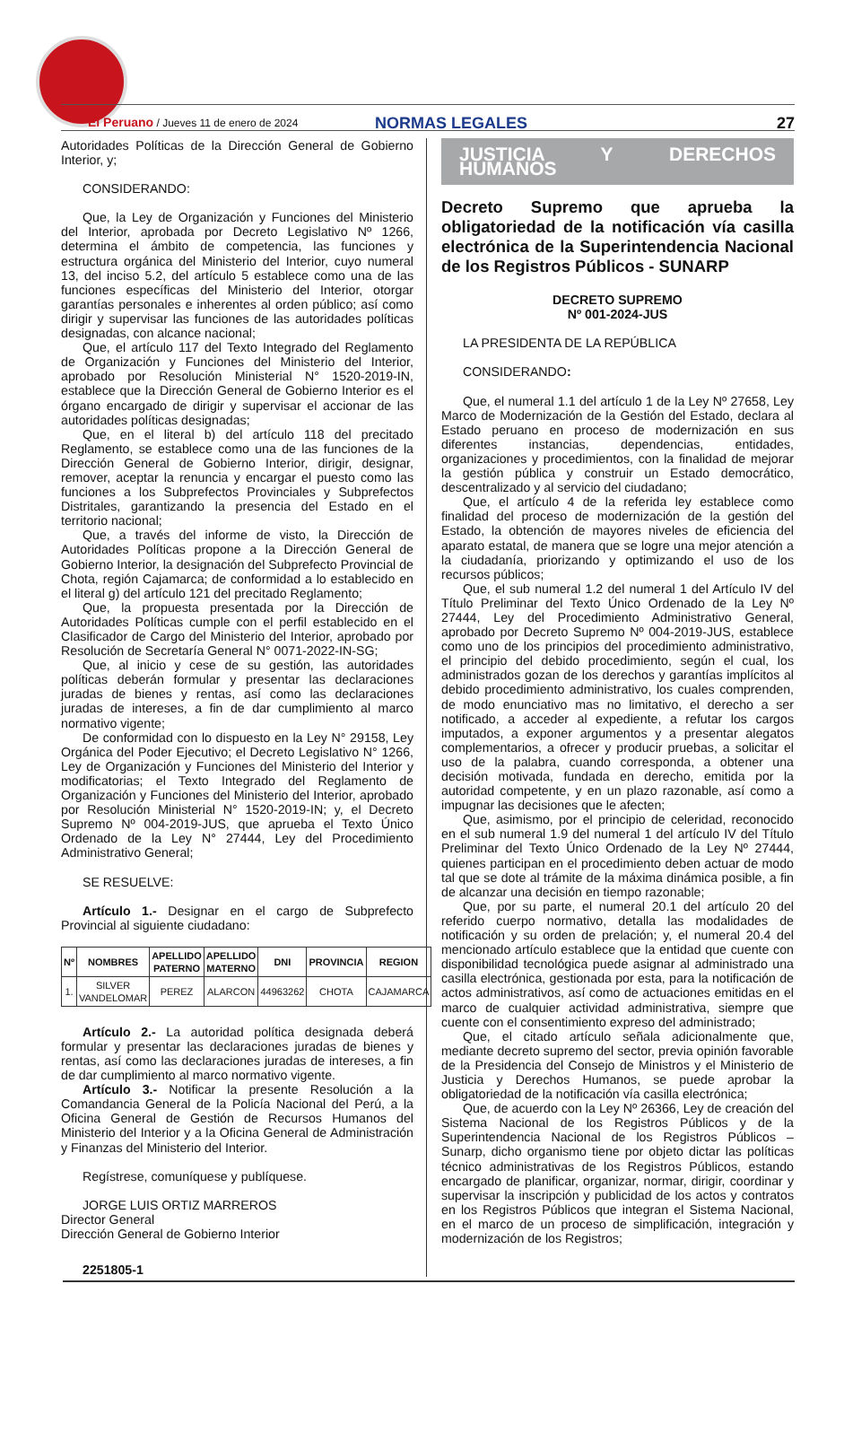El Peruano / Jueves 11 de enero de 2024
NORMAS LEGALES
27
Autoridades Políticas de la Dirección General de Gobierno Interior, y;
CONSIDERANDO:
Que, la Ley de Organización y Funciones del Ministerio del Interior, aprobada por Decreto Legislativo Nº 1266, determina el ámbito de competencia, las funciones y estructura orgánica del Ministerio del Interior, cuyo numeral 13, del inciso 5.2, del artículo 5 establece como una de las funciones específicas del Ministerio del Interior, otorgar garantías personales e inherentes al orden público; así como dirigir y supervisar las funciones de las autoridades políticas designadas, con alcance nacional;
Que, el artículo 117 del Texto Integrado del Reglamento de Organización y Funciones del Ministerio del Interior, aprobado por Resolución Ministerial N° 1520-2019-IN, establece que la Dirección General de Gobierno Interior es el órgano encargado de dirigir y supervisar el accionar de las autoridades políticas designadas;
Que, en el literal b) del artículo 118 del precitado Reglamento, se establece como una de las funciones de la Dirección General de Gobierno Interior, dirigir, designar, remover, aceptar la renuncia y encargar el puesto como las funciones a los Subprefectos Provinciales y Subprefectos Distritales, garantizando la presencia del Estado en el territorio nacional;
Que, a través del informe de visto, la Dirección de Autoridades Políticas propone a la Dirección General de Gobierno Interior, la designación del Subprefecto Provincial de Chota, región Cajamarca; de conformidad a lo establecido en el literal g) del artículo 121 del precitado Reglamento;
Que, la propuesta presentada por la Dirección de Autoridades Políticas cumple con el perfil establecido en el Clasificador de Cargo del Ministerio del Interior, aprobado por Resolución de Secretaría General N° 0071-2022-IN-SG;
Que, al inicio y cese de su gestión, las autoridades políticas deberán formular y presentar las declaraciones juradas de bienes y rentas, así como las declaraciones juradas de intereses, a fin de dar cumplimiento al marco normativo vigente;
De conformidad con lo dispuesto en la Ley N° 29158, Ley Orgánica del Poder Ejecutivo; el Decreto Legislativo N° 1266, Ley de Organización y Funciones del Ministerio del Interior y modificatorias; el Texto Integrado del Reglamento de Organización y Funciones del Ministerio del Interior, aprobado por Resolución Ministerial N° 1520-2019-IN; y, el Decreto Supremo Nº 004-2019-JUS, que aprueba el Texto Único Ordenado de la Ley N° 27444, Ley del Procedimiento Administrativo General;
SE RESUELVE:
Artículo 1.- Designar en el cargo de Subprefecto Provincial al siguiente ciudadano:
| Nº | NOMBRES | APELLIDO PATERNO | APELLIDO MATERNO | DNI | PROVINCIA | REGION |
| --- | --- | --- | --- | --- | --- | --- |
| 1. | SILVER VANDELOMAR | PEREZ | ALARCON | 44963262 | CHOTA | CAJAMARCA |
Artículo 2.- La autoridad política designada deberá formular y presentar las declaraciones juradas de bienes y rentas, así como las declaraciones juradas de intereses, a fin de dar cumplimiento al marco normativo vigente.
Artículo 3.- Notificar la presente Resolución a la Comandancia General de la Policía Nacional del Perú, a la Oficina General de Gestión de Recursos Humanos del Ministerio del Interior y a la Oficina General de Administración y Finanzas del Ministerio del Interior.
Regístrese, comuníquese y publíquese.
JORGE LUIS ORTIZ MARREROS
Director General
Dirección General de Gobierno Interior
2251805-1
JUSTICIA Y DERECHOS HUMANOS
Decreto Supremo que aprueba la obligatoriedad de la notificación vía casilla electrónica de la Superintendencia Nacional de los Registros Públicos - SUNARP
DECRETO SUPREMO
Nº 001-2024-JUS
LA PRESIDENTA DE LA REPÚBLICA
CONSIDERANDO:
Que, el numeral 1.1 del artículo 1 de la Ley Nº 27658, Ley Marco de Modernización de la Gestión del Estado, declara al Estado peruano en proceso de modernización en sus diferentes instancias, dependencias, entidades, organizaciones y procedimientos, con la finalidad de mejorar la gestión pública y construir un Estado democrático, descentralizado y al servicio del ciudadano;
Que, el artículo 4 de la referida ley establece como finalidad del proceso de modernización de la gestión del Estado, la obtención de mayores niveles de eficiencia del aparato estatal, de manera que se logre una mejor atención a la ciudadanía, priorizando y optimizando el uso de los recursos públicos;
Que, el sub numeral 1.2 del numeral 1 del Artículo IV del Título Preliminar del Texto Único Ordenado de la Ley Nº 27444, Ley del Procedimiento Administrativo General, aprobado por Decreto Supremo Nº 004-2019-JUS, establece como uno de los principios del procedimiento administrativo, el principio del debido procedimiento, según el cual, los administrados gozan de los derechos y garantías implícitos al debido procedimiento administrativo, los cuales comprenden, de modo enunciativo mas no limitativo, el derecho a ser notificado, a acceder al expediente, a refutar los cargos imputados, a exponer argumentos y a presentar alegatos complementarios, a ofrecer y producir pruebas, a solicitar el uso de la palabra, cuando corresponda, a obtener una decisión motivada, fundada en derecho, emitida por la autoridad competente, y en un plazo razonable, así como a impugnar las decisiones que le afecten;
Que, asimismo, por el principio de celeridad, reconocido en el sub numeral 1.9 del numeral 1 del artículo IV del Título Preliminar del Texto Único Ordenado de la Ley Nº 27444, quienes participan en el procedimiento deben actuar de modo tal que se dote al trámite de la máxima dinámica posible, a fin de alcanzar una decisión en tiempo razonable;
Que, por su parte, el numeral 20.1 del artículo 20 del referido cuerpo normativo, detalla las modalidades de notificación y su orden de prelación; y, el numeral 20.4 del mencionado artículo establece que la entidad que cuente con disponibilidad tecnológica puede asignar al administrado una casilla electrónica, gestionada por esta, para la notificación de actos administrativos, así como de actuaciones emitidas en el marco de cualquier actividad administrativa, siempre que cuente con el consentimiento expreso del administrado;
Que, el citado artículo señala adicionalmente que, mediante decreto supremo del sector, previa opinión favorable de la Presidencia del Consejo de Ministros y el Ministerio de Justicia y Derechos Humanos, se puede aprobar la obligatoriedad de la notificación vía casilla electrónica;
Que, de acuerdo con la Ley Nº 26366, Ley de creación del Sistema Nacional de los Registros Públicos y de la Superintendencia Nacional de los Registros Públicos – Sunarp, dicho organismo tiene por objeto dictar las políticas técnico administrativas de los Registros Públicos, estando encargado de planificar, organizar, normar, dirigir, coordinar y supervisar la inscripción y publicidad de los actos y contratos en los Registros Públicos que integran el Sistema Nacional, en el marco de un proceso de simplificación, integración y modernización de los Registros;